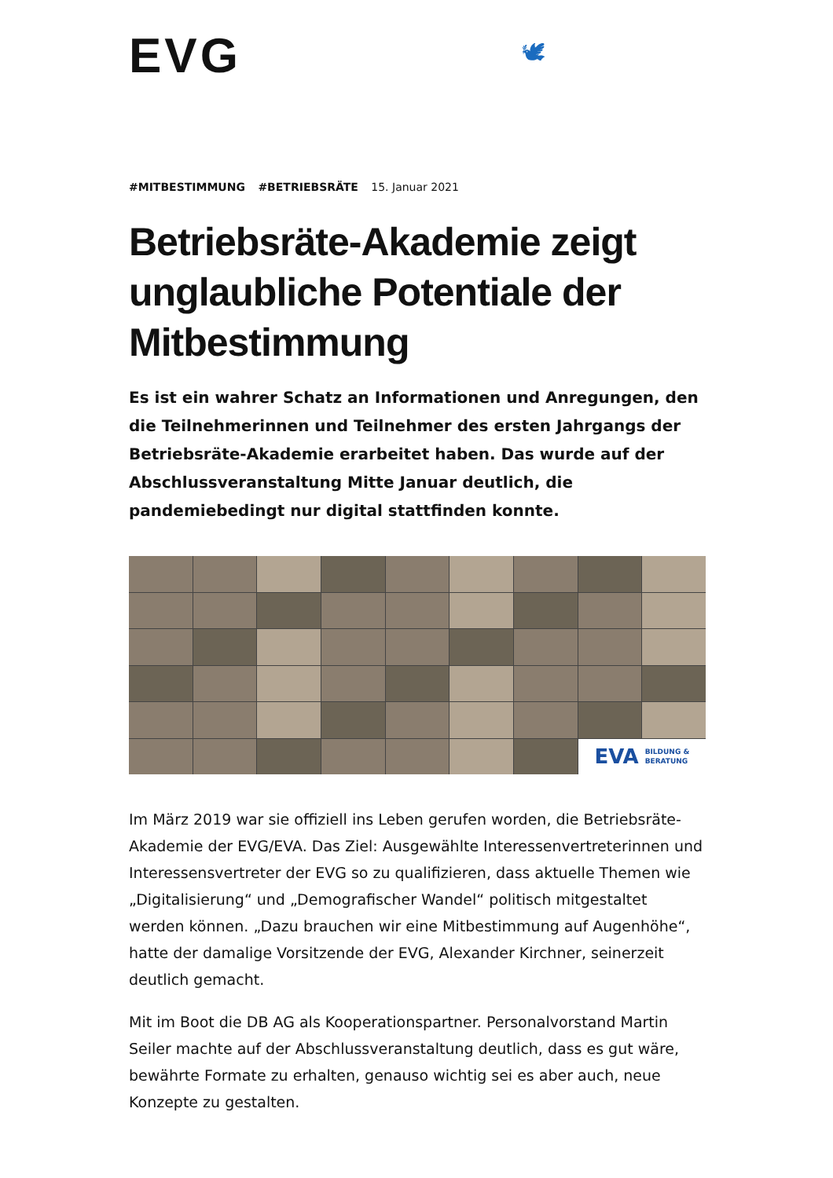EVG 🕊
#MITBESTIMMUNG #BETRIEBSRÄTE 15. Januar 2021
Betriebsräte-Akademie zeigt unglaubliche Potentiale der Mitbestimmung
Es ist ein wahrer Schatz an Informationen und Anregungen, den die Teilnehmerinnen und Teilnehmer des ersten Jahrgangs der Betriebsräte-Akademie erarbeitet haben. Das wurde auf der Abschlussveranstaltung Mitte Januar deutlich, die pandemiebedingt nur digital stattfinden konnte.
EVA BILDUNG &
BERATUNG
Im März 2019 war sie offiziell ins Leben gerufen worden, die Betriebsräte-Akademie der EVG/EVA. Das Ziel: Ausgewählte Interessenvertreterinnen und Interessensvertreter der EVG so zu qualifizieren, dass aktuelle Themen wie „Digitalisierung“ und „Demografischer Wandel“ politisch mitgestaltet werden können. „Dazu brauchen wir eine Mitbestimmung auf Augenhöhe“, hatte der damalige Vorsitzende der EVG, Alexander Kirchner, seinerzeit deutlich gemacht.
Mit im Boot die DB AG als Kooperationspartner. Personalvorstand Martin Seiler machte auf der Abschlussveranstaltung deutlich, dass es gut wäre, bewährte Formate zu erhalten, genauso wichtig sei es aber auch, neue Konzepte zu gestalten.